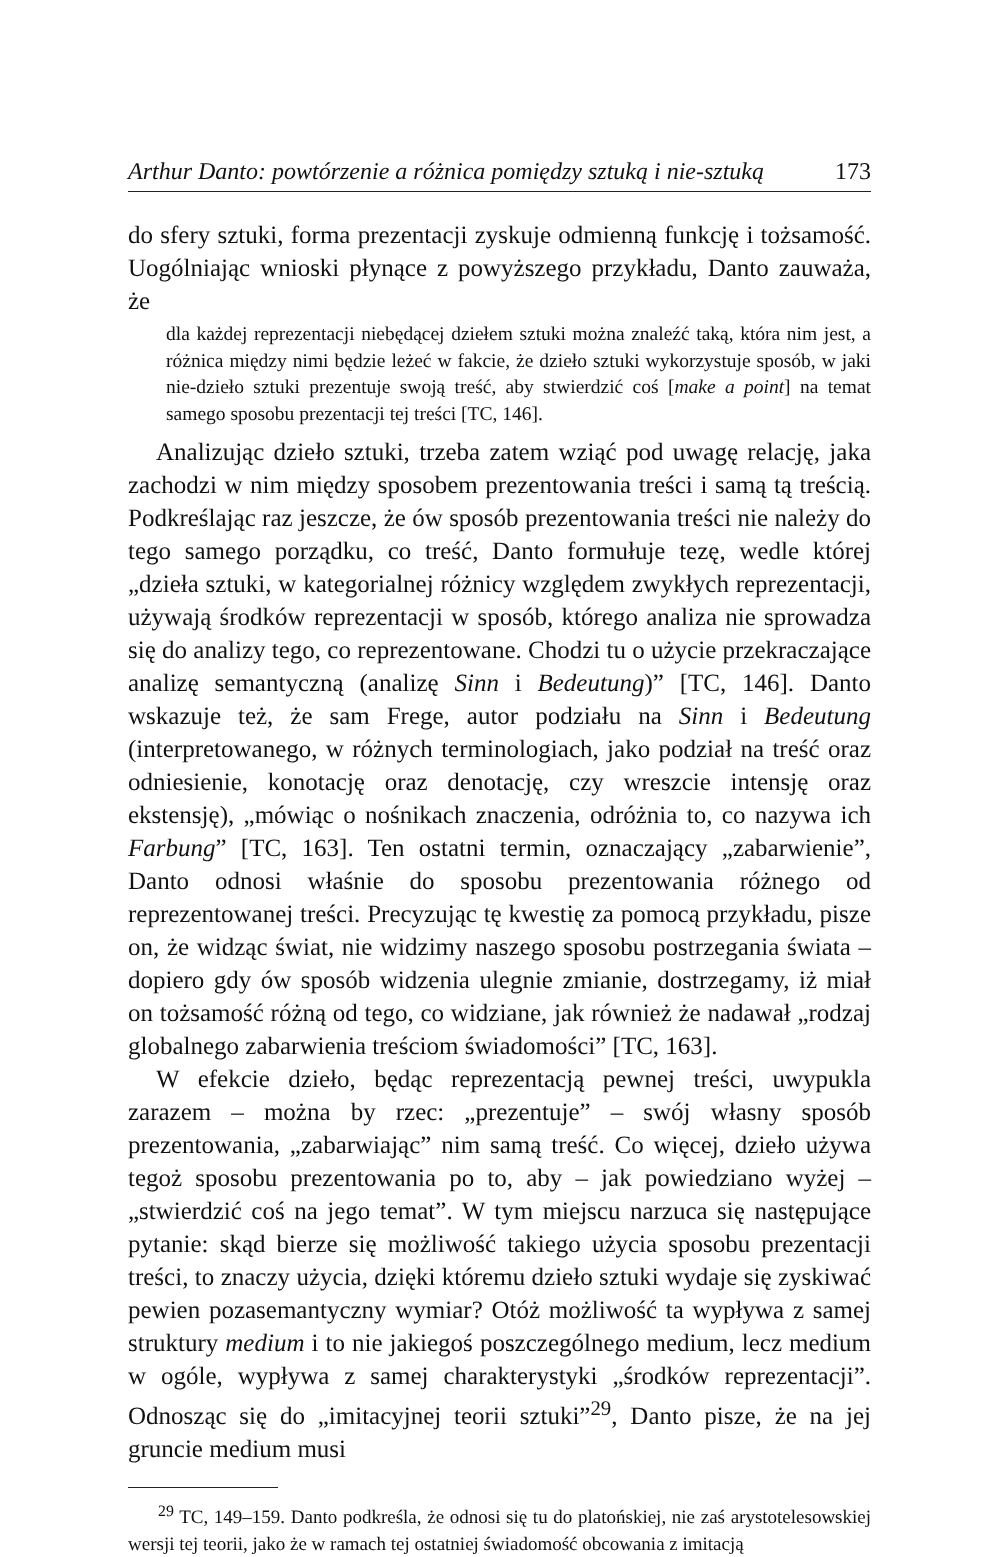Arthur Danto: powtórzenie a różnica pomiędzy sztuką i nie-sztuką 173
do sfery sztuki, forma prezentacji zyskuje odmienną funkcję i tożsamość. Uogólniając wnioski płynące z powyższego przykładu, Danto zauważa, że
dla każdej reprezentacji niebędącej dziełem sztuki można znaleźć taką, która nim jest, a różnica między nimi będzie leżeć w fakcie, że dzieło sztuki wykorzystuje sposób, w jaki nie-dzieło sztuki prezentuje swoją treść, aby stwierdzić coś [make a point] na temat samego sposobu prezentacji tej treści [TC, 146].
Analizując dzieło sztuki, trzeba zatem wziąć pod uwagę relację, jaka zachodzi w nim między sposobem prezentowania treści i samą tą treścią. Podkreślając raz jeszcze, że ów sposób prezentowania treści nie należy do tego samego porządku, co treść, Danto formułuje tezę, wedle której „dzieła sztuki, w kategorialnej różnicy względem zwykłych reprezentacji, używają środków reprezentacji w sposób, którego analiza nie sprowadza się do analizy tego, co reprezentowane. Chodzi tu o użycie przekraczające analizę semantyczną (analizę Sinn i Bedeutung)” [TC, 146]. Danto wskazuje też, że sam Frege, autor podziału na Sinn i Bedeutung (interpretowanego, w różnych terminologiach, jako podział na treść oraz odniesienie, konotację oraz denotację, czy wreszcie intensję oraz ekstensję), „mówiąc o nośnikach znaczenia, odróżnia to, co nazywa ich Farbung” [TC, 163]. Ten ostatni termin, oznaczający „zabarwienie”, Danto odnosi właśnie do sposobu prezentowania różnego od reprezentowanej treści. Precyzując tę kwestię za pomocą przykładu, pisze on, że widząc świat, nie widzimy naszego sposobu postrzegania świata – dopiero gdy ów sposób widzenia ulegnie zmianie, dostrzegamy, iż miał on tożsamość różną od tego, co widziane, jak również że nadawał „rodzaj globalnego zabarwienia treściom świadomości” [TC, 163].
W efekcie dzieło, będąc reprezentacją pewnej treści, uwypukla zarazem – można by rzec: „prezentuje” – swój własny sposób prezentowania, „zabarwiając” nim samą treść. Co więcej, dzieło używa tegoż sposobu prezentowania po to, aby – jak powiedziano wyżej – „stwierdzić coś na jego temat”. W tym miejscu narzuca się następujące pytanie: skąd bierze się możliwość takiego użycia sposobu prezentacji treści, to znaczy użycia, dzięki któremu dzieło sztuki wydaje się zyskiwać pewien pozasemantyczny wymiar? Otóż możliwość ta wypływa z samej struktury medium i to nie jakiegoś poszczególnego medium, lecz medium w ogóle, wypływa z samej charakterystyki „środków reprezentacji”. Odnosząc się do „imitacyjnej teorii sztuki”<sup>29</sup>, Danto pisze, że na jej gruncie medium musi
<sup>29</sup> TC, 149–159. Danto podkreśla, że odnosi się tu do platońskiej, nie zaś arystotelesowskiej wersji tej teorii, jako że w ramach tej ostatniej świadomość obcowania z imitacją